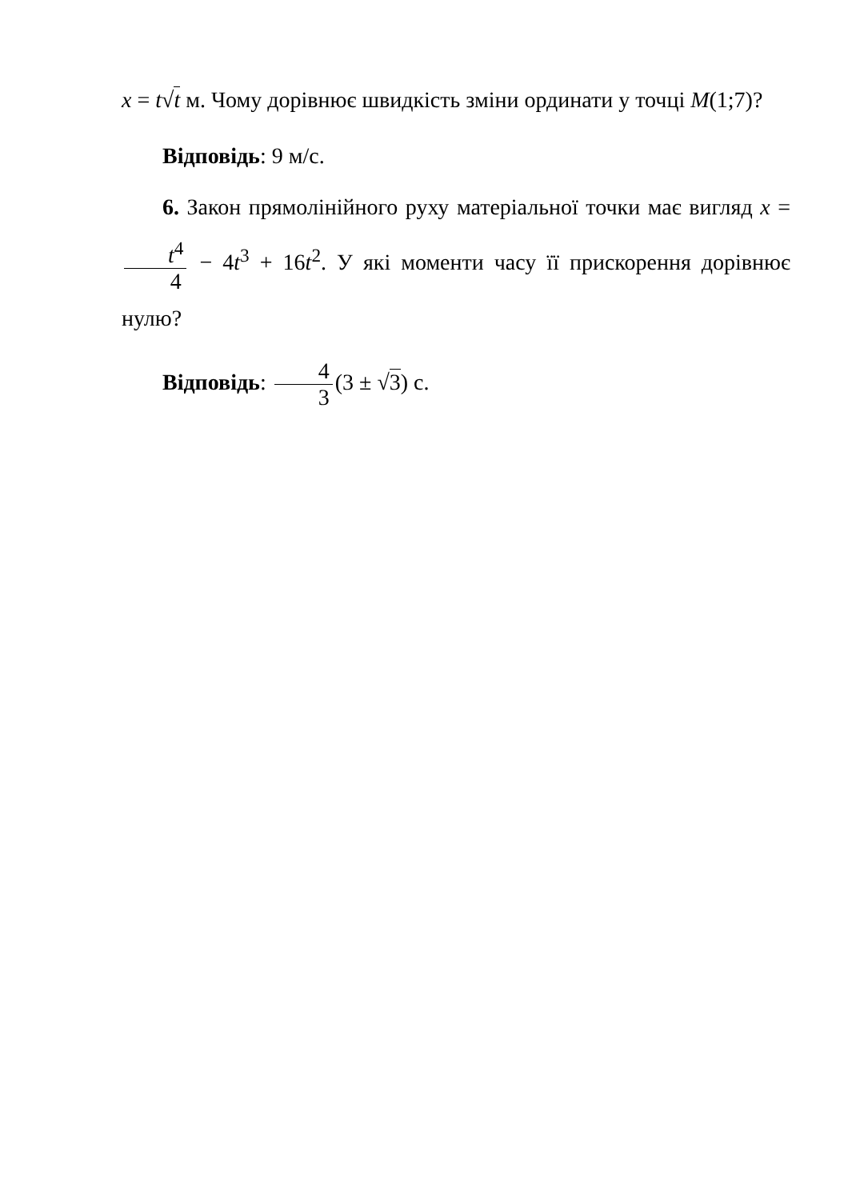x = t√t м. Чому дорівнює швидкість зміни ординати у точці M(1;7)?
Відповідь: 9 м/с.
6. Закон прямолінійного руху матеріальної точки має вигляд x = t<sup>4</sup> 4 − 4t<sup>3</sup> + 16t<sup>2</sup>. У які моменти часу її прискорення дорівнює нулю?
Відповідь: 4 3 (3 ± √3) с.